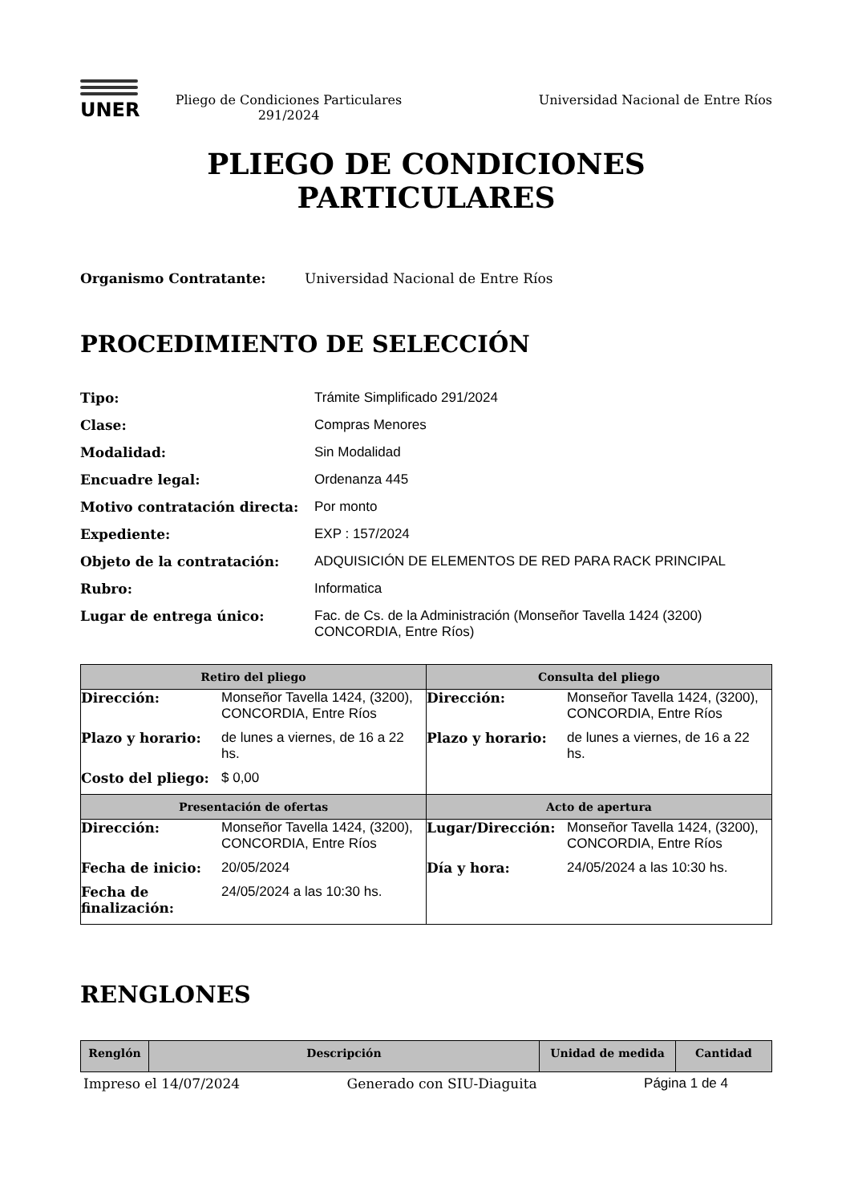UNER
Pliego de Condiciones Particulares
291/2024
Universidad Nacional de Entre Ríos
PLIEGO DE CONDICIONES
PARTICULARES
Organismo Contratante: Universidad Nacional de Entre Ríos
PROCEDIMIENTO DE SELECCIÓN
Tipo: Trámite Simplificado 291/2024
Clase: Compras Menores
Modalidad: Sin Modalidad
Encuadre legal: Ordenanza 445
Motivo contratación directa: Por monto
Expediente: EXP : 157/2024
Objeto de la contratación: ADQUISICIÓN DE ELEMENTOS DE RED PARA RACK PRINCIPAL
Rubro: Informatica
Lugar de entrega único: Fac. de Cs. de la Administración (Monseñor Tavella 1424 (3200) CONCORDIA, Entre Ríos)
| Retiro del pliego | Consulta del pliego |
| --- | --- |
| / Dirección: / Monseñor Tavella 1424, (3200), CONCORDIA, Entre Ríos / / Plazo y horario: / de lunes a viernes, de 16 a 22 hs. / / Costo del pliego: / $ 0,00 / | / Dirección: / Monseñor Tavella 1424, (3200), CONCORDIA, Entre Ríos / / Plazo y horario: / de lunes a viernes, de 16 a 22 hs. / |
| Presentación de ofertas | Acto de apertura |
| / Dirección: / Monseñor Tavella 1424, (3200), CONCORDIA, Entre Ríos / / Fecha de inicio: / 20/05/2024 / / Fecha de finalización: / 24/05/2024 a las 10:30 hs. / | / Lugar/Dirección: / Monseñor Tavella 1424, (3200), CONCORDIA, Entre Ríos / / Día y hora: / 24/05/2024 a las 10:30 hs. / |
RENGLONES
| Renglón | Descripción | Unidad de medida | Cantidad |
| --- | --- | --- | --- |
Impreso el 14/07/2024 Generado con SIU-Diaguita Página 1 de 4